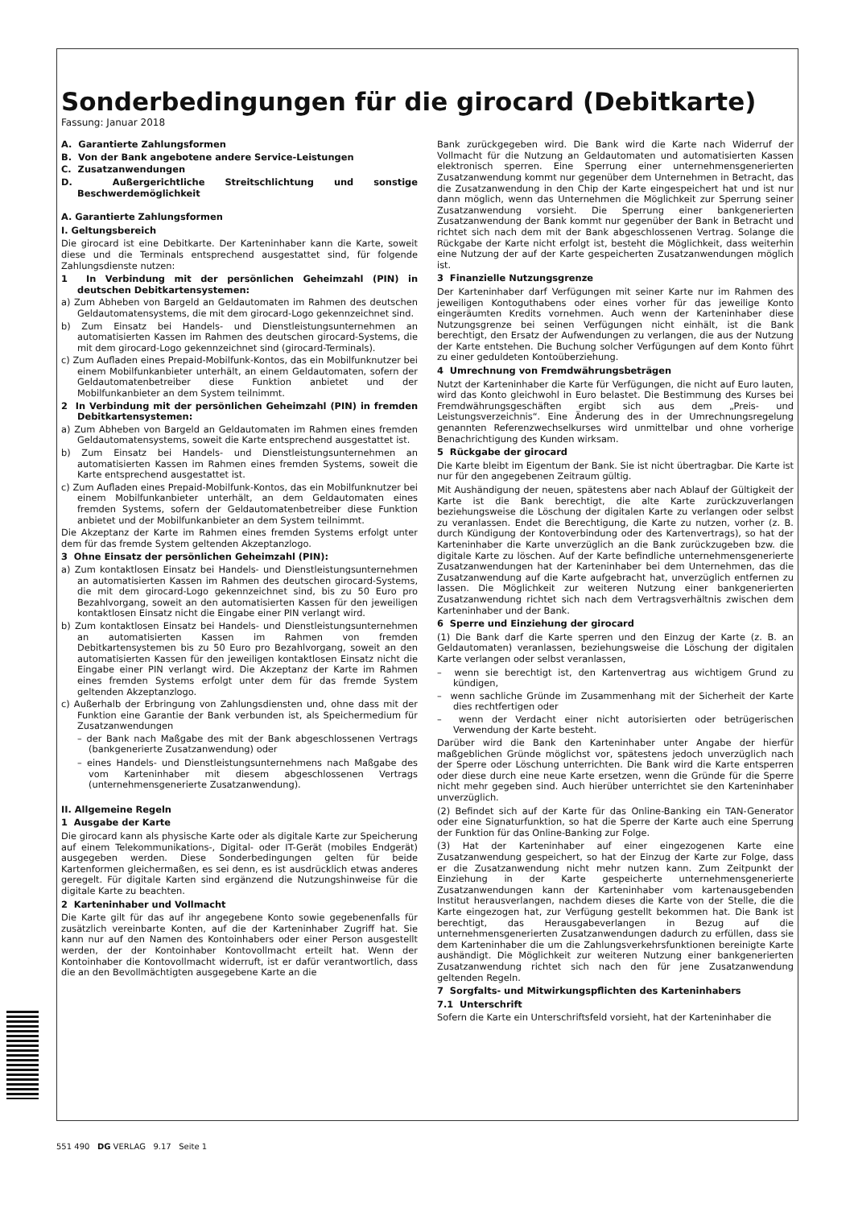Sonderbedingungen für die girocard (Debitkarte)
Fassung: Januar 2018
A. Garantierte Zahlungsformen
B. Von der Bank angebotene andere Service-Leistungen
C. Zusatzanwendungen
D. Außergerichtliche Streitschlichtung und sonstige Beschwerdemöglichkeit
A. Garantierte Zahlungsformen
I. Geltungsbereich
Die girocard ist eine Debitkarte. Der Karteninhaber kann die Karte, soweit diese und die Terminals entsprechend ausgestattet sind, für folgende Zahlungsdienste nutzen:
1 In Verbindung mit der persönlichen Geheimzahl (PIN) in deutschen Debitkartensystemen:
a) Zum Abheben von Bargeld an Geldautomaten im Rahmen des deutschen Geldautomatensystems, die mit dem girocard-Logo gekennzeichnet sind.
b) Zum Einsatz bei Handels- und Dienstleistungsunternehmen an automatisierten Kassen im Rahmen des deutschen girocard-Systems, die mit dem girocard-Logo gekennzeichnet sind (girocard-Terminals).
c) Zum Aufladen eines Prepaid-Mobilfunk-Kontos, das ein Mobilfunknutzer bei einem Mobilfunkanbieter unterhält, an einem Geldautomaten, sofern der Geldautomatenbetreiber diese Funktion anbietet und der Mobilfunkanbieter an dem System teilnimmt.
2 In Verbindung mit der persönlichen Geheimzahl (PIN) in fremden Debitkartensystemen:
a) Zum Abheben von Bargeld an Geldautomaten im Rahmen eines fremden Geldautomatensystems, soweit die Karte entsprechend ausgestattet ist.
b) Zum Einsatz bei Handels- und Dienstleistungsunternehmen an automatisierten Kassen im Rahmen eines fremden Systems, soweit die Karte entsprechend ausgestattet ist.
c) Zum Aufladen eines Prepaid-Mobilfunk-Kontos, das ein Mobilfunknutzer bei einem Mobilfunkanbieter unterhält, an dem Geldautomaten eines fremden Systems, sofern der Geldautomatenbetreiber diese Funktion anbietet und der Mobilfunkanbieter an dem System teilnimmt.
Die Akzeptanz der Karte im Rahmen eines fremden Systems erfolgt unter dem für das fremde System geltenden Akzeptanzlogo.
3 Ohne Einsatz der persönlichen Geheimzahl (PIN):
a) Zum kontaktlosen Einsatz bei Handels- und Dienstleistungsunternehmen an automatisierten Kassen im Rahmen des deutschen girocard-Systems, die mit dem girocard-Logo gekennzeichnet sind, bis zu 50 Euro pro Bezahlvorgang, soweit an den automatisierten Kassen für den jeweiligen kontaktlosen Einsatz nicht die Eingabe einer PIN verlangt wird.
b) Zum kontaktlosen Einsatz bei Handels- und Dienstleistungsunternehmen an automatisierten Kassen im Rahmen von fremden Debitkartensystemen bis zu 50 Euro pro Bezahlvorgang, soweit an den automatisierten Kassen für den jeweiligen kontaktlosen Einsatz nicht die Eingabe einer PIN verlangt wird. Die Akzeptanz der Karte im Rahmen eines fremden Systems erfolgt unter dem für das fremde System geltenden Akzeptanzlogo.
c) Außerhalb der Erbringung von Zahlungsdiensten und, ohne dass mit der Funktion eine Garantie der Bank verbunden ist, als Speichermedium für Zusatzanwendungen
– der Bank nach Maßgabe des mit der Bank abgeschlossenen Vertrags (bankgenerierte Zusatzanwendung) oder
– eines Handels- und Dienstleistungsunternehmens nach Maßgabe des vom Karteninhaber mit diesem abgeschlossenen Vertrags (unternehmensgenerierte Zusatzanwendung).
II. Allgemeine Regeln
1 Ausgabe der Karte
Die girocard kann als physische Karte oder als digitale Karte zur Speicherung auf einem Telekommunikations-, Digital- oder IT-Gerät (mobiles Endgerät) ausgegeben werden. Diese Sonderbedingungen gelten für beide Kartenformen gleichermaßen, es sei denn, es ist ausdrücklich etwas anderes geregelt. Für digitale Karten sind ergänzend die Nutzungshinweise für die digitale Karte zu beachten.
2 Karteninhaber und Vollmacht
Die Karte gilt für das auf ihr angegebene Konto sowie gegebenenfalls für zusätzlich vereinbarte Konten, auf die der Karteninhaber Zugriff hat. Sie kann nur auf den Namen des Kontoinhabers oder einer Person ausgestellt werden, der der Kontoinhaber Kontovollmacht erteilt hat. Wenn der Kontoinhaber die Kontovollmacht widerruft, ist er dafür verantwortlich, dass die an den Bevollmächtigten ausgegebene Karte an die
Bank zurückgegeben wird. Die Bank wird die Karte nach Widerruf der Vollmacht für die Nutzung an Geldautomaten und automatisierten Kassen elektronisch sperren. Eine Sperrung einer unternehmensgenerierten Zusatzanwendung kommt nur gegenüber dem Unternehmen in Betracht, das die Zusatzanwendung in den Chip der Karte eingespeichert hat und ist nur dann möglich, wenn das Unternehmen die Möglichkeit zur Sperrung seiner Zusatzanwendung vorsieht. Die Sperrung einer bankgenerierten Zusatzanwendung der Bank kommt nur gegenüber der Bank in Betracht und richtet sich nach dem mit der Bank abgeschlossenen Vertrag. Solange die Rückgabe der Karte nicht erfolgt ist, besteht die Möglichkeit, dass weiterhin eine Nutzung der auf der Karte gespeicherten Zusatzanwendungen möglich ist.
3 Finanzielle Nutzungsgrenze
Der Karteninhaber darf Verfügungen mit seiner Karte nur im Rahmen des jeweiligen Kontoguthabens oder eines vorher für das jeweilige Konto eingeräumten Kredits vornehmen. Auch wenn der Karteninhaber diese Nutzungsgrenze bei seinen Verfügungen nicht einhält, ist die Bank berechtigt, den Ersatz der Aufwendungen zu verlangen, die aus der Nutzung der Karte entstehen. Die Buchung solcher Verfügungen auf dem Konto führt zu einer geduldeten Kontoüberziehung.
4 Umrechnung von Fremdwährungsbeträgen
Nutzt der Karteninhaber die Karte für Verfügungen, die nicht auf Euro lauten, wird das Konto gleichwohl in Euro belastet. Die Bestimmung des Kurses bei Fremdwährungsgeschäften ergibt sich aus dem „Preis- und Leistungsverzeichnis“. Eine Änderung des in der Umrechnungsregelung genannten Referenzwechselkurses wird unmittelbar und ohne vorherige Benachrichtigung des Kunden wirksam.
5 Rückgabe der girocard
Die Karte bleibt im Eigentum der Bank. Sie ist nicht übertragbar. Die Karte ist nur für den angegebenen Zeitraum gültig.
Mit Aushändigung der neuen, spätestens aber nach Ablauf der Gültigkeit der Karte ist die Bank berechtigt, die alte Karte zurückzuverlangen beziehungsweise die Löschung der digitalen Karte zu verlangen oder selbst zu veranlassen. Endet die Berechtigung, die Karte zu nutzen, vorher (z. B. durch Kündigung der Kontoverbindung oder des Kartenvertrags), so hat der Karteninhaber die Karte unverzüglich an die Bank zurückzugeben bzw. die digitale Karte zu löschen. Auf der Karte befindliche unternehmensgenerierte Zusatzanwendungen hat der Karteninhaber bei dem Unternehmen, das die Zusatzanwendung auf die Karte aufgebracht hat, unverzüglich entfernen zu lassen. Die Möglichkeit zur weiteren Nutzung einer bankgenerierten Zusatzanwendung richtet sich nach dem Vertragsverhältnis zwischen dem Karteninhaber und der Bank.
6 Sperre und Einziehung der girocard
(1) Die Bank darf die Karte sperren und den Einzug der Karte (z. B. an Geldautomaten) veranlassen, beziehungsweise die Löschung der digitalen Karte verlangen oder selbst veranlassen,
– wenn sie berechtigt ist, den Kartenvertrag aus wichtigem Grund zu kündigen,
– wenn sachliche Gründe im Zusammenhang mit der Sicherheit der Karte dies rechtfertigen oder
– wenn der Verdacht einer nicht autorisierten oder betrügerischen Verwendung der Karte besteht.
Darüber wird die Bank den Karteninhaber unter Angabe der hierfür maßgeblichen Gründe möglichst vor, spätestens jedoch unverzüglich nach der Sperre oder Löschung unterrichten. Die Bank wird die Karte entsperren oder diese durch eine neue Karte ersetzen, wenn die Gründe für die Sperre nicht mehr gegeben sind. Auch hierüber unterrichtet sie den Karteninhaber unverzüglich.
(2) Befindet sich auf der Karte für das Online-Banking ein TAN-Generator oder eine Signaturfunktion, so hat die Sperre der Karte auch eine Sperrung der Funktion für das Online-Banking zur Folge.
(3) Hat der Karteninhaber auf einer eingezogenen Karte eine Zusatzanwendung gespeichert, so hat der Einzug der Karte zur Folge, dass er die Zusatzanwendung nicht mehr nutzen kann. Zum Zeitpunkt der Einziehung in der Karte gespeicherte unternehmensgenerierte Zusatzanwendungen kann der Karteninhaber vom kartenausgebenden Institut herausverlangen, nachdem dieses die Karte von der Stelle, die die Karte eingezogen hat, zur Verfügung gestellt bekommen hat. Die Bank ist berechtigt, das Herausgabeverlangen in Bezug auf die unternehmensgenerierten Zusatzanwendungen dadurch zu erfüllen, dass sie dem Karteninhaber die um die Zahlungsverkehrsfunktionen bereinigte Karte aushändigt. Die Möglichkeit zur weiteren Nutzung einer bankgenerierten Zusatzanwendung richtet sich nach den für jene Zusatzanwendung geltenden Regeln.
7 Sorgfalts- und Mitwirkungspflichten des Karteninhabers
7.1 Unterschrift
Sofern die Karte ein Unterschriftsfeld vorsieht, hat der Karteninhaber die
551 490 DG VERLAG 9.17 Seite 1